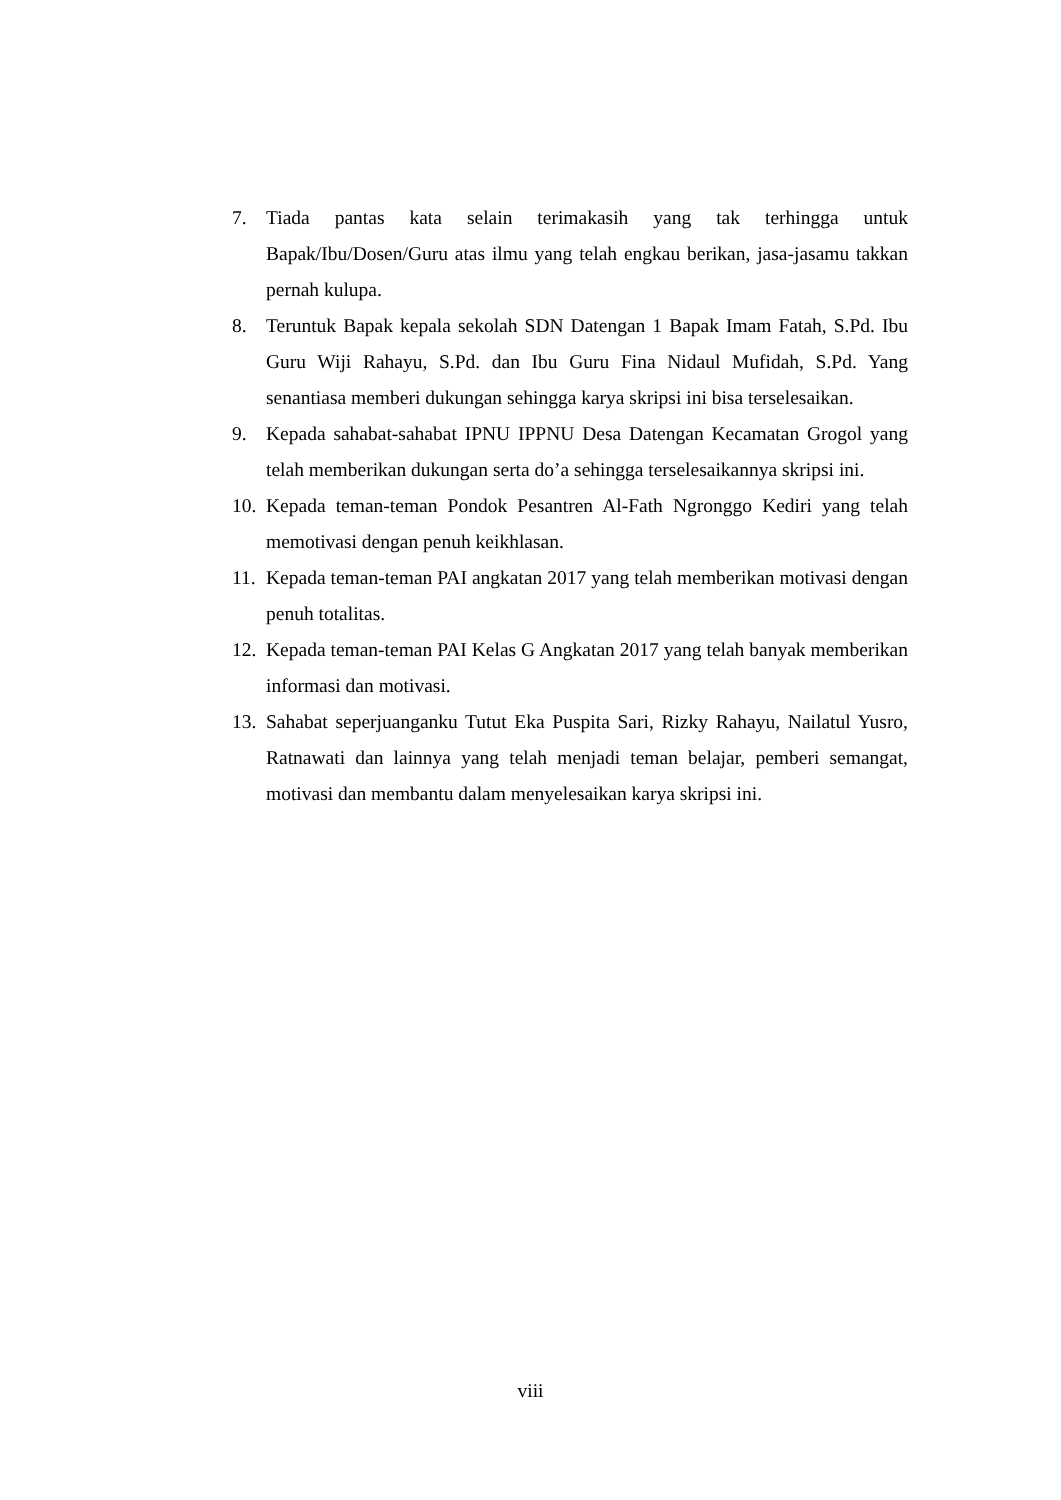7. Tiada pantas kata selain terimakasih yang tak terhingga untuk Bapak/Ibu/Dosen/Guru atas ilmu yang telah engkau berikan, jasa-jasamu takkan pernah kulupa.
8. Teruntuk Bapak kepala sekolah SDN Datengan 1 Bapak Imam Fatah, S.Pd. Ibu Guru Wiji Rahayu, S.Pd. dan Ibu Guru Fina Nidaul Mufidah, S.Pd. Yang senantiasa memberi dukungan sehingga karya skripsi ini bisa terselesaikan.
9. Kepada sahabat-sahabat IPNU IPPNU Desa Datengan Kecamatan Grogol yang telah memberikan dukungan serta do’a sehingga terselesaikannya skripsi ini.
10. Kepada teman-teman Pondok Pesantren Al-Fath Ngronggo Kediri yang telah memotivasi dengan penuh keikhlasan.
11. Kepada teman-teman PAI angkatan 2017 yang telah memberikan motivasi dengan penuh totalitas.
12. Kepada teman-teman PAI Kelas G Angkatan 2017 yang telah banyak memberikan informasi dan motivasi.
13. Sahabat seperjuanganku Tutut Eka Puspita Sari, Rizky Rahayu, Nailatul Yusro, Ratnawati dan lainnya yang telah menjadi teman belajar, pemberi semangat, motivasi dan membantu dalam menyelesaikan karya skripsi ini.
viii